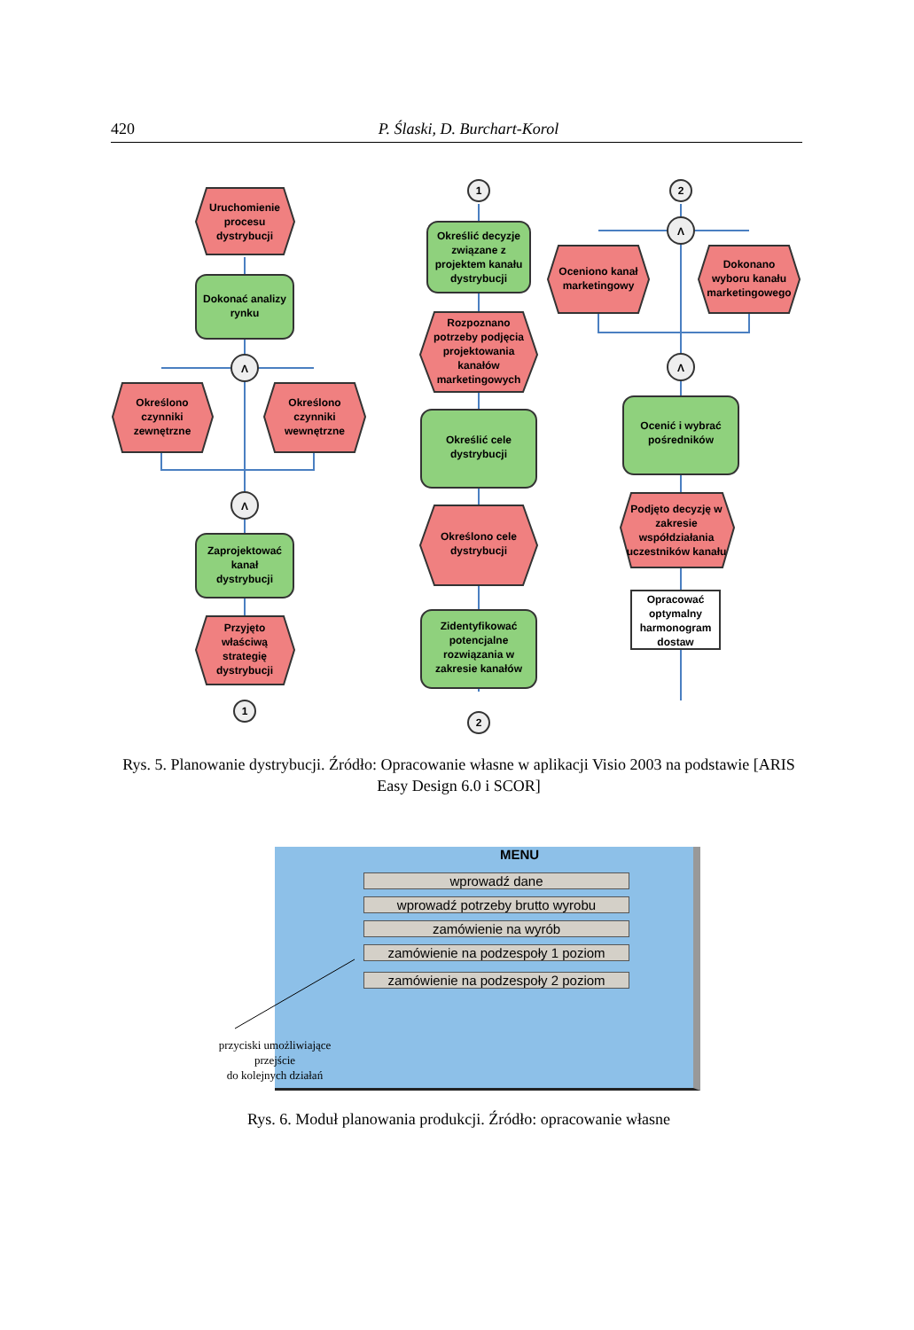420 P. Ślaski, D. Burchart-Korol
Uruchomienie
procesu
dystrybucji
Dokonać analizy
rynku
Λ
Λ
Λ
Λ
1
2
1
2
Określono
czynniki
zewnętrzne
Określono
czynniki
wewnętrzne
Zaprojektować
kanał
dystrybucji
Przyjęto
właściwą
strategię
dystrybucji
Określić decyzje
związane z
projektem kanału
dystrybucji
Rozpoznano
potrzeby podjęcia
projektowania
kanałów
marketingowych
Określić cele
dystrybucji
Określono cele
dystrybucji
Zidentyfikować
potencjalne
rozwiązania w
zakresie kanałów
Oceniono kanał
marketingowy
Dokonano
wyboru kanału
marketingowego
Ocenić i wybrać
pośredników
Podjęto decyzję w
zakresie
współdziałania
uczestników kanału
Opracować
optymalny
harmonogram
dostaw
Rys. 5. Planowanie dystrybucji. Źródło: Opracowanie własne w aplikacji Visio 2003 na podstawie [ARIS Easy Design 6.0 i SCOR]
MENU
wprowadź dane
wprowadź potrzeby brutto wyrobu
zamówienie na wyrób
zamówienie na podzespoły 1 poziom
zamówienie na podzespoły 2 poziom
przyciski umożliwiające przejście
do kolejnych działań
Rys. 6. Moduł planowania produkcji. Źródło: opracowanie własne